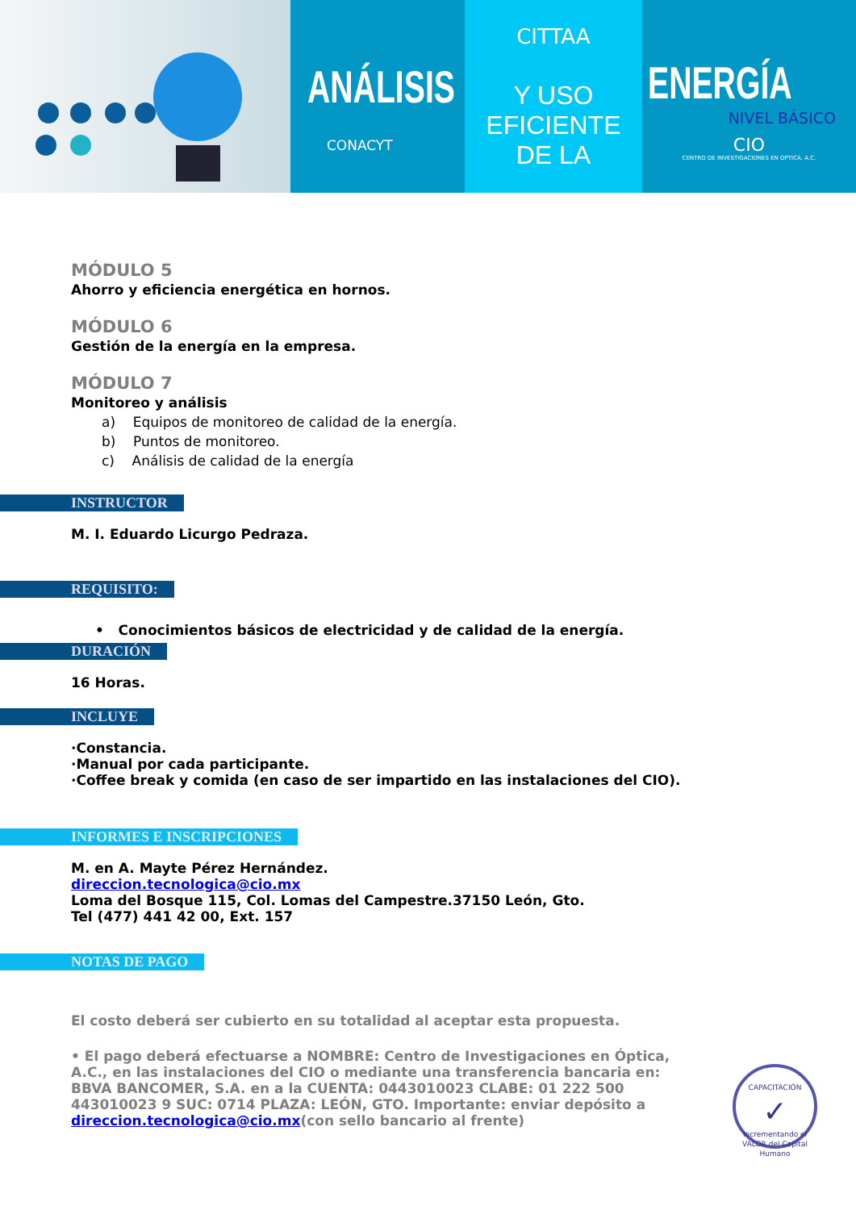ANÁLISIS
CONACYT
CITTAA
Y USO EFICIENTE DE LA
ENERGÍA
NIVEL BÁSICO
CIO
CENTRO DE INVESTIGACIONES EN OPTICA, A.C.
MÓDULO 5
Ahorro y eficiencia energética en hornos.
MÓDULO 6
Gestión de la energía en la empresa.
MÓDULO 7
Monitoreo y análisis
a) Equipos de monitoreo de calidad de la energía.
b) Puntos de monitoreo.
c) Análisis de calidad de la energía
INSTRUCTOR
M. I. Eduardo Licurgo Pedraza.
REQUISITO:
• Conocimientos básicos de electricidad y de calidad de la energía.
DURACIÓN
16 Horas.
INCLUYE
·Constancia.
·Manual por cada participante.
·Coffee break y comida (en caso de ser impartido en las instalaciones del CIO).
INFORMES E INSCRIPCIONES
M. en A. Mayte Pérez Hernández.
direccion.tecnologica@cio.mx
Loma del Bosque 115, Col. Lomas del Campestre.37150 León, Gto.
Tel (477) 441 42 00, Ext. 157
NOTAS DE PAGO
El costo deberá ser cubierto en su totalidad al aceptar esta propuesta.
• El pago deberá efectuarse a NOMBRE: Centro de Investigaciones en Óptica, A.C., en las instalaciones del CIO o mediante una transferencia bancaria en: BBVA BANCOMER, S.A. en a la CUENTA: 0443010023 CLABE: 01 222 500 443010023 9 SUC: 0714 PLAZA: LEÓN, GTO. Importante: enviar depósito a direccion.tecnologica@cio.mx(con sello bancario al frente)
CAPACITACIÓN
✓
Incrementando el VALOR del Capital Humano